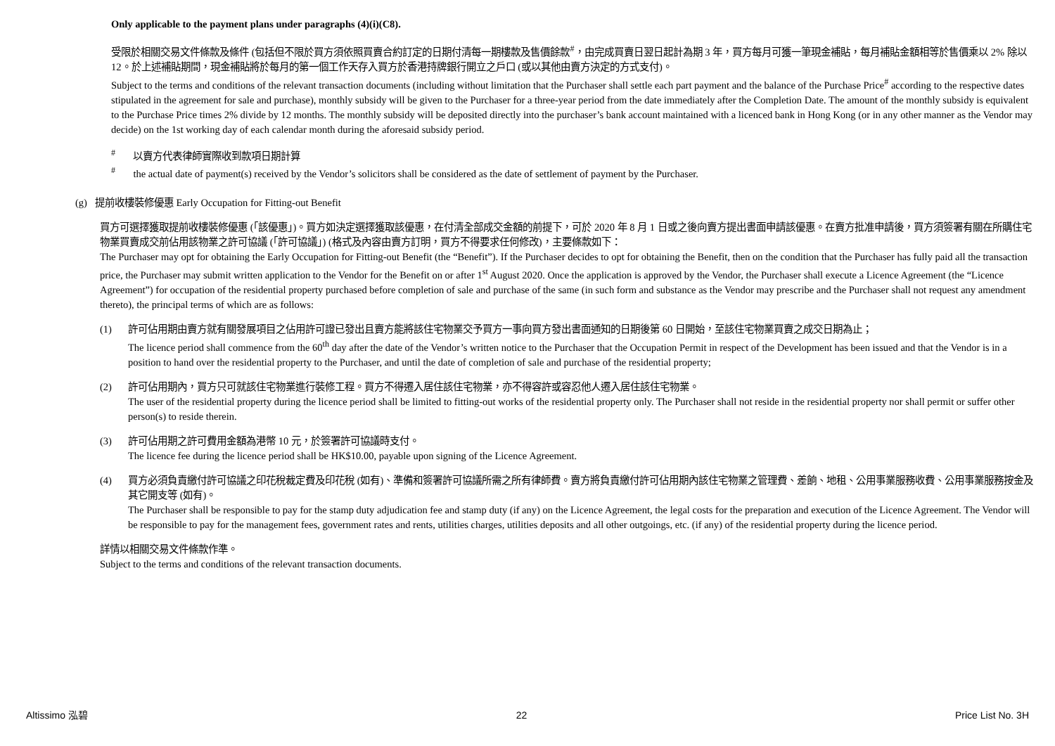Only applicable to the payment plans under paragraphs (4)(i)(C8).
受限於相關交易文件條款及條件 (包括但不限於買方須依照買賣合約訂定的日期付清每一期樓款及售價餘款<sup>#</sup>，由完成買賣日翌日起計為期 3 年，買方每月可獲一筆現金補貼，每月補貼金額相等於售價乘以 2% 除以 12。於上述補貼期間，現金補貼將於每月的第一個工作天存入買方於香港持牌銀行開立之戶口 (或以其他由賣方決定的方式支付)。
Subject to the terms and conditions of the relevant transaction documents (including without limitation that the Purchaser shall settle each part payment and the balance of the Purchase Price<sup>#</sup> according to the respective dates stipulated in the agreement for sale and purchase), monthly subsidy will be given to the Purchaser for a three-year period from the date immediately after the Completion Date. The amount of the monthly subsidy is equivalent to the Purchase Price times 2% divide by 12 months. The monthly subsidy will be deposited directly into the purchaser’s bank account maintained with a licenced bank in Hong Kong (or in any other manner as the Vendor may decide) on the 1st working day of each calendar month during the aforesaid subsidy period.
<sup>#</sup> 以賣方代表律師實際收到款項日期計算
<sup>#</sup> the actual date of payment(s) received by the Vendor’s solicitors shall be considered as the date of settlement of payment by the Purchaser.
(g) 提前收樓裝修優惠 Early Occupation for Fitting-out Benefit
買方可選擇獲取提前收樓裝修優惠 (「該優惠」)。買方如決定選擇獲取該優惠，在付清全部成交金額的前提下，可於 2020 年 8 月 1 日或之後向賣方提出書面申請該優惠。在賣方批准申請後，買方須簽署有關在所購住宅物業買賣成交前佔用該物業之許可協議 (「許可協議」) (格式及內容由賣方訂明，買方不得要求任何修改)，主要條款如下：
The Purchaser may opt for obtaining the Early Occupation for Fitting-out Benefit (the “Benefit”). If the Purchaser decides to opt for obtaining the Benefit, then on the condition that the Purchaser has fully paid all the transaction price, the Purchaser may submit written application to the Vendor for the Benefit on or after 1<sup>st</sup> August 2020. Once the application is approved by the Vendor, the Purchaser shall execute a Licence Agreement (the “Licence Agreement”) for occupation of the residential property purchased before completion of sale and purchase of the same (in such form and substance as the Vendor may prescribe and the Purchaser shall not request any amendment thereto), the principal terms of which are as follows:
(1) 許可佔用期由賣方就有關發展項目之佔用許可證已發出且賣方能將該住宅物業交予買方一事向買方發出書面通知的日期後第 60 日開始，至該住宅物業買賣之成交日期為止；
The licence period shall commence from the 60<sup>th</sup> day after the date of the Vendor’s written notice to the Purchaser that the Occupation Permit in respect of the Development has been issued and that the Vendor is in a position to hand over the residential property to the Purchaser, and until the date of completion of sale and purchase of the residential property;
(2) 許可佔用期內，買方只可就該住宅物業進行裝修工程。買方不得遷入居住該住宅物業，亦不得容許或容忍他人遷入居住該住宅物業。
The user of the residential property during the licence period shall be limited to fitting-out works of the residential property only. The Purchaser shall not reside in the residential property nor shall permit or suffer other person(s) to reside therein.
(3) 許可佔用期之許可費用金額為港幣 10 元，於簽署許可協議時支付。
The licence fee during the licence period shall be HK$10.00, payable upon signing of the Licence Agreement.
(4) 買方必須負責繳付許可協議之印花稅裁定費及印花稅 (如有)、準備和簽署許可協議所需之所有律師費。賣方將負責繳付許可佔用期內該住宅物業之管理費、差餉、地租、公用事業服務收費、公用事業服務按金及其它開支等 (如有)。
The Purchaser shall be responsible to pay for the stamp duty adjudication fee and stamp duty (if any) on the Licence Agreement, the legal costs for the preparation and execution of the Licence Agreement. The Vendor will be responsible to pay for the management fees, government rates and rents, utilities charges, utilities deposits and all other outgoings, etc. (if any) of the residential property during the licence period.
詳情以相關交易文件條款作準。
Subject to the terms and conditions of the relevant transaction documents.
Altissimo 泓碧 22 Price List No. 3H